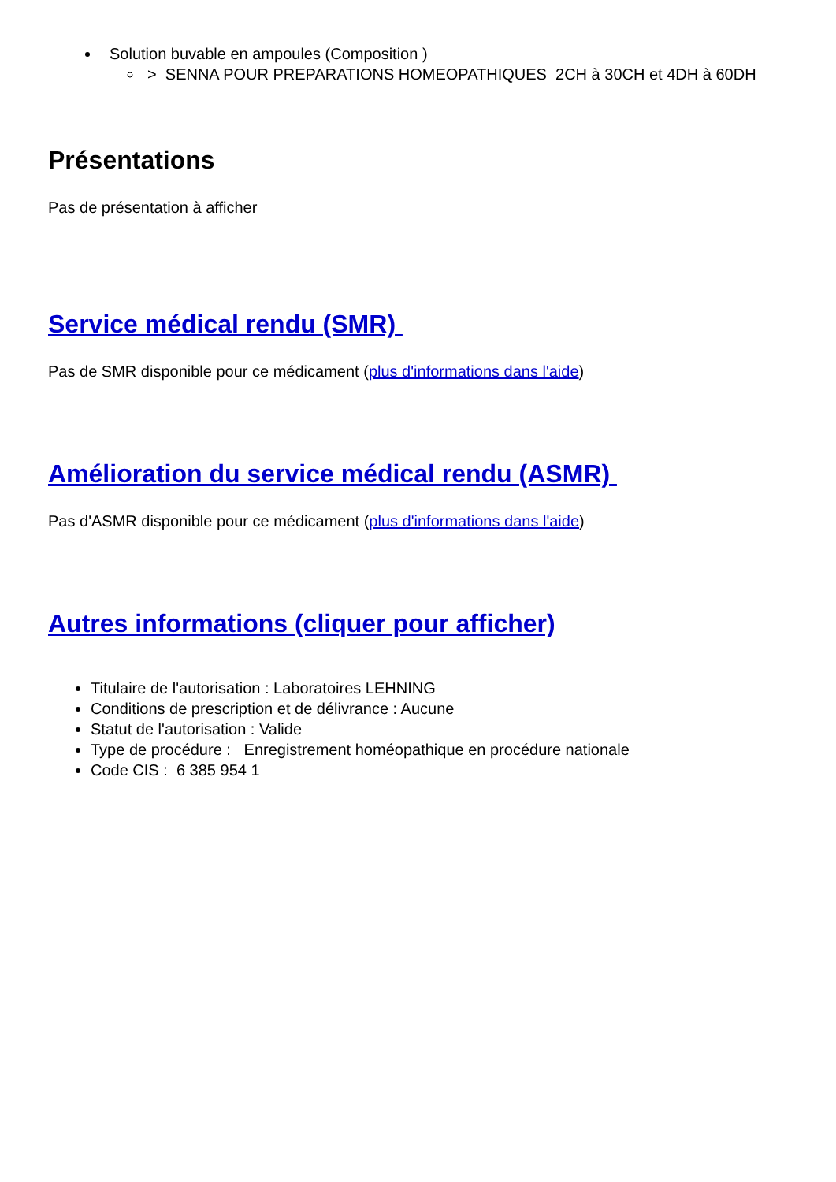Solution buvable en ampoules (Composition )
> SENNA POUR PREPARATIONS HOMEOPATHIQUES 2CH à 30CH et 4DH à 60DH
Présentations
Pas de présentation à afficher
Service médical rendu (SMR)
Pas de SMR disponible pour ce médicament (plus d'informations dans l'aide)
Amélioration du service médical rendu (ASMR)
Pas d'ASMR disponible pour ce médicament (plus d'informations dans l'aide)
Autres informations (cliquer pour afficher)
Titulaire de l'autorisation : Laboratoires LEHNING
Conditions de prescription et de délivrance : Aucune
Statut de l'autorisation : Valide
Type de procédure : Enregistrement homéopathique en procédure nationale
Code CIS : 6 385 954 1